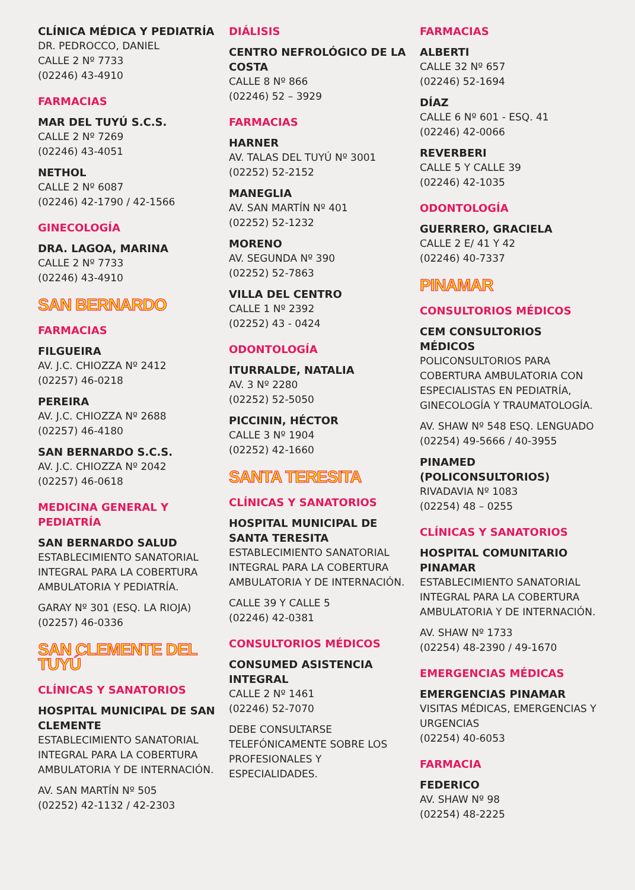CLÍNICA MÉDICA Y PEDIATRÍA
DR. PEDROCCO, DANIEL
CALLE 2 Nº 7733
(02246) 43-4910
FARMACIAS
MAR DEL TUYÚ S.C.S.
CALLE 2 Nº 7269
(02246) 43-4051
NETHOL
CALLE 2 Nº 6087
(02246) 42-1790 / 42-1566
GINECOLOGÍA
DRA. LAGOA, MARINA
CALLE 2 Nº 7733
(02246) 43-4910
SAN BERNARDO
FARMACIAS
FILGUEIRA
AV. J.C. CHIOZZA Nº 2412
(02257) 46-0218
PEREIRA
AV. J.C. CHIOZZA Nº 2688
(02257) 46-4180
SAN BERNARDO S.C.S.
AV. J.C. CHIOZZA Nº 2042
(02257) 46-0618
MEDICINA GENERAL Y PEDIATRÍA
SAN BERNARDO SALUD
ESTABLECIMIENTO SANATORIAL INTEGRAL PARA LA COBERTURA AMBULATORIA Y PEDIATRÍA.
GARAY Nº 301 (ESQ. LA RIOJA)
(02257) 46-0336
SAN CLEMENTE DEL TUYÚ
CLÍNICAS Y SANATORIOS
HOSPITAL MUNICIPAL DE SAN CLEMENTE
ESTABLECIMIENTO SANATORIAL INTEGRAL PARA LA COBERTURA AMBULATORIA Y DE INTERNACIÓN.
AV. SAN MARTÍN Nº 505
(02252) 42-1132 / 42-2303
DIÁLISIS
CENTRO NEFROLÓGICO DE LA COSTA
CALLE 8 Nº 866
(02246) 52 – 3929
FARMACIAS
HARNER
AV. TALAS DEL TUYÚ Nº 3001
(02252) 52-2152
MANEGLIA
AV. SAN MARTÍN Nº 401
(02252) 52-1232
MORENO
AV. SEGUNDA Nº 390
(02252) 52-7863
VILLA DEL CENTRO
CALLE 1 Nº 2392
(02252) 43 - 0424
ODONTOLOGÍA
ITURRALDE, NATALIA
AV. 3 Nº 2280
(02252) 52-5050
PICCININ, HÉCTOR
CALLE 3 Nº 1904
(02252) 42-1660
SANTA TERESITA
CLÍNICAS Y SANATORIOS
HOSPITAL MUNICIPAL DE SANTA TERESITA
ESTABLECIMIENTO SANATORIAL INTEGRAL PARA LA COBERTURA AMBULATORIA Y DE INTERNACIÓN.
CALLE 39 Y CALLE 5
(02246) 42-0381
CONSULTORIOS MÉDICOS
CONSUMED ASISTENCIA INTEGRAL
CALLE 2 Nº 1461
(02246) 52-7070
DEBE CONSULTARSE TELEFÓNICAMENTE SOBRE LOS PROFESIONALES Y ESPECIALIDADES.
FARMACIAS
ALBERTI
CALLE 32 Nº 657
(02246) 52-1694
DÍAZ
CALLE 6 Nº 601 - ESQ. 41
(02246) 42-0066
REVERBERI
CALLE 5 Y CALLE 39
(02246) 42-1035
ODONTOLOGÍA
GUERRERO, GRACIELA
CALLE 2 E/ 41 Y 42
(02246) 40-7337
PINAMAR
CONSULTORIOS MÉDICOS
CEM CONSULTORIOS MÉDICOS
POLICONSULTORIOS PARA COBERTURA AMBULATORIA CON ESPECIALISTAS EN PEDIATRÍA, GINECOLOGÍA Y TRAUMATOLOGÍA.
AV. SHAW Nº 548 ESQ. LENGUADO
(02254) 49-5666 / 40-3955
PINAMED (POLICONSULTORIOS)
RIVADAVIA Nº 1083
(02254) 48 – 0255
CLÍNICAS Y SANATORIOS
HOSPITAL COMUNITARIO PINAMAR
ESTABLECIMIENTO SANATORIAL INTEGRAL PARA LA COBERTURA AMBULATORIA Y DE INTERNACIÓN.
AV. SHAW Nº 1733
(02254) 48-2390 / 49-1670
EMERGENCIAS MÉDICAS
EMERGENCIAS PINAMAR
VISITAS MÉDICAS, EMERGENCIAS Y URGENCIAS
(02254) 40-6053
FARMACIA
FEDERICO
AV. SHAW Nº 98
(02254) 48-2225